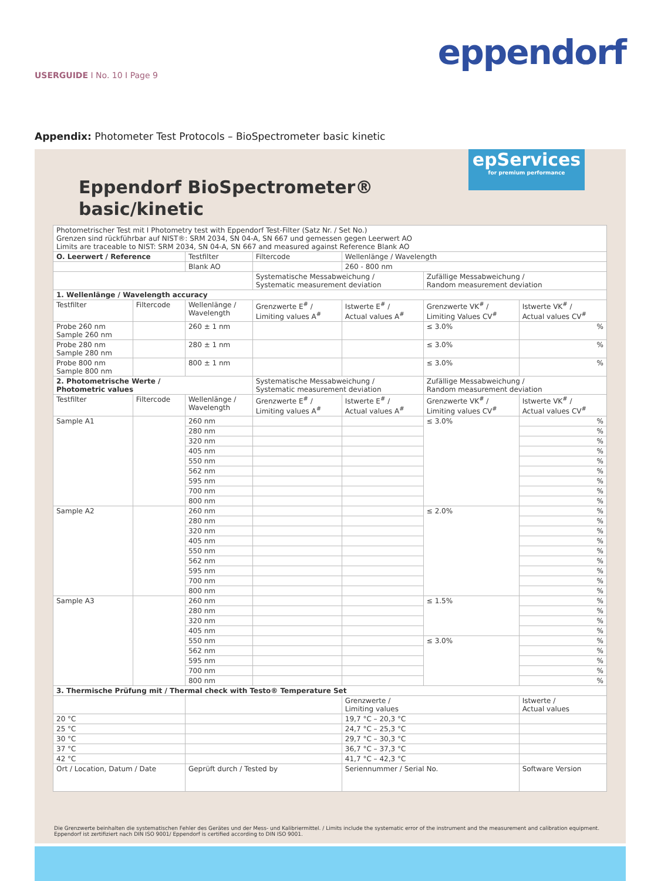eppendorf
USERGUIDE I No. 10 I Page 9
Appendix: Photometer Test Protocols – BioSpectrometer basic kinetic
epServices
for premium performance
Eppendorf BioSpectrometer®
basic/kinetic
| Photometrischer Test mit I Photometry test with Eppendorf Test-Filter (Satz Nr. / Set No.) Grenzen sind rückführbar auf NIST®: SRM 2034, SN 04-A, SN 667 und gemessen gegen Leerwert AO Limits are traceable to NIST: SRM 2034, SN 04-A, SN 667 and measured against Reference Blank AO | | | | | | |
| O. Leerwert / Reference | | Testfilter | Filtercode | Wellenlänge / Wavelength | | |
| | | Blank AO | | 260 - 800 nm | | |
| | | | Systematische Messabweichung / Systematic measurement deviation | | Zufällige Messabweichung / Random measurement deviation | |
| 1. Wellenlänge / Wavelength accuracy | | | | | | |
| Testfilter | Filtercode | Wellenlänge / Wavelength | Grenzwerte E<sup>#</sup> / Limiting values A<sup>#</sup> | Istwerte E<sup>#</sup> / Actual values A<sup>#</sup> | Grenzwerte VK<sup>#</sup> / Limiting Values CV<sup>#</sup> | Istwerte VK<sup>#</sup> / Actual values CV<sup>#</sup> |
| Probe 260 nm Sample 260 nm | | 260 ± 1 nm | | | ≤ 3.0% | % |
| Probe 280 nm Sample 280 nm | | 280 ± 1 nm | | | ≤ 3.0% | % |
| Probe 800 nm Sample 800 nm | | 800 ± 1 nm | | | ≤ 3.0% | % |
| 2. Photometrische Werte / Photometric values | | | Systematische Messabweichung / Systematic measurement deviation | | Zufällige Messabweichung / Random measurement deviation | |
| Testfilter | Filtercode | Wellenlänge / Wavelength | Grenzwerte E<sup>#</sup> / Limiting values A<sup>#</sup> | Istwerte E<sup>#</sup> / Actual values A<sup>#</sup> | Grenzwerte VK<sup>#</sup> / Limiting values CV<sup>#</sup> | Istwerte VK<sup>#</sup> / Actual values CV<sup>#</sup> |
| Sample A1 | | 260 nm | | | ≤ 3.0% | % |
| | | 280 nm | | | | % |
| | | 320 nm | | | | % |
| | | 405 nm | | | | % |
| | | 550 nm | | | | % |
| | | 562 nm | | | | % |
| | | 595 nm | | | | % |
| | | 700 nm | | | | % |
| | | 800 nm | | | | % |
| Sample A2 | | 260 nm | | | ≤ 2.0% | % |
| | | 280 nm | | | | % |
| | | 320 nm | | | | % |
| | | 405 nm | | | | % |
| | | 550 nm | | | | % |
| | | 562 nm | | | | % |
| | | 595 nm | | | | % |
| | | 700 nm | | | | % |
| | | 800 nm | | | | % |
| Sample A3 | | 260 nm | | | ≤ 1.5% | % |
| | | 280 nm | | | | % |
| | | 320 nm | | | | % |
| | | 405 nm | | | | % |
| | | 550 nm | | | ≤ 3.0% | % |
| | | 562 nm | | | | % |
| | | 595 nm | | | | % |
| | | 700 nm | | | | % |
| | | 800 nm | | | | % |
| 3. Thermische Prüfung mit / Thermal check with Testo® Temperature Set | | | | | | |
| | | | | Grenzwerte / Limiting values | | Istwerte / Actual values |
| 20 °C | | | | 19,7 °C – 20,3 °C | | |
| 25 °C | | | | 24,7 °C – 25,3 °C | | |
| 30 °C | | | | 29,7 °C – 30,3 °C | | |
| 37 °C | | | | 36,7 °C – 37,3 °C | | |
| 42 °C | | | | 41,7 °C – 42,3 °C | | |
| Ort / Location, Datum / Date | | Geprüft durch / Tested by | | Seriennummer / Serial No. | | Software Version |
Die Grenzwerte beinhalten die systematischen Fehler des Gerätes und der Mess- und Kalibriermittel. / Limits include the systematic error of the instrument and the measurement and calibration equipment.
Eppendorf ist zertifiziert nach DIN ISO 9001/ Eppendorf is certified according to DIN ISO 9001.